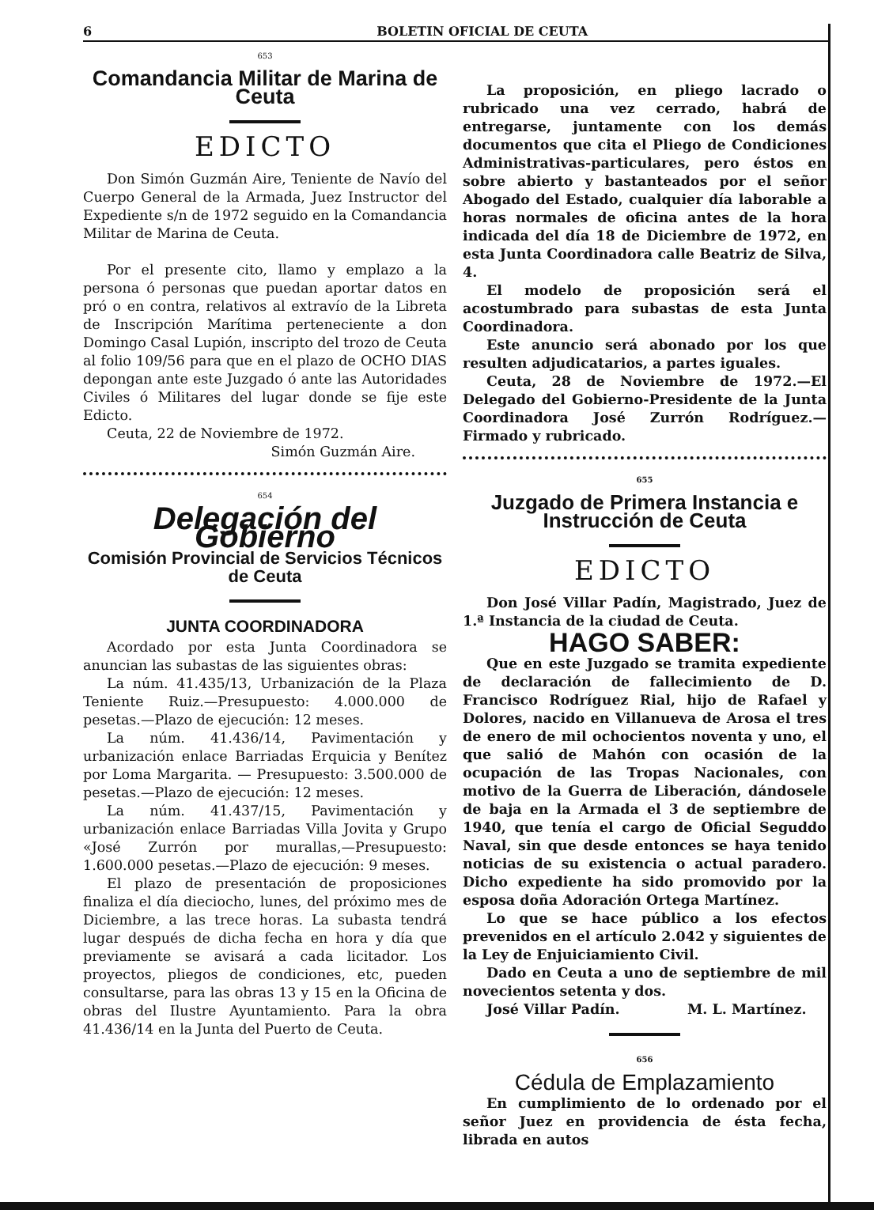6 BOLETIN OFICIAL DE CEUTA
653
Comandancia Militar de Marina de Ceuta
EDICTO
Don Simón Guzmán Aire, Teniente de Navío del Cuerpo General de la Armada, Juez Instructor del Expediente s/n de 1972 seguido en la Comandancia Militar de Marina de Ceuta.
Por el presente cito, llamo y emplazo a la persona ó personas que puedan aportar datos en pró o en contra, relativos al extravío de la Libreta de Inscripción Marítima perteneciente a don Domingo Casal Lupión, inscripto del trozo de Ceuta al folio 109/56 para que en el plazo de OCHO DIAS depongan ante este Juzgado ó ante las Autoridades Civiles ó Militares del lugar donde se fije este Edicto.
Ceuta, 22 de Noviembre de 1972.
Simón Guzmán Aire.
654
Delegación del Gobierno
Comisión Provincial de Servicios Técnicos de Ceuta
JUNTA COORDINADORA
Acordado por esta Junta Coordinadora se anuncian las subastas de las siguientes obras:
La núm. 41.435/13, Urbanización de la Plaza Teniente Ruiz.—Presupuesto: 4.000.000 de pesetas.—Plazo de ejecución: 12 meses.
La núm. 41.436/14, Pavimentación y urbanización enlace Barriadas Erquicia y Benítez por Loma Margarita. — Presupuesto: 3.500.000 de pesetas.—Plazo de ejecución: 12 meses.
La núm. 41.437/15, Pavimentación y urbanización enlace Barriadas Villa Jovita y Grupo «José Zurrón por murallas,—Presupuesto: 1.600.000 pesetas.—Plazo de ejecución: 9 meses.
El plazo de presentación de proposiciones finaliza el día dieciocho, lunes, del próximo mes de Diciembre, a las trece horas. La subasta tendrá lugar después de dicha fecha en hora y día que previamente se avisará a cada licitador. Los proyectos, pliegos de condiciones, etc, pueden consultarse, para las obras 13 y 15 en la Oficina de obras del Ilustre Ayuntamiento. Para la obra 41.436/14 en la Junta del Puerto de Ceuta.
La proposición, en pliego lacrado o rubricado una vez cerrado, habrá de entregarse, juntamente con los demás documentos que cita el Pliego de Condiciones Administrativas-particulares, pero éstos en sobre abierto y bastanteados por el señor Abogado del Estado, cualquier día laborable a horas normales de oficina antes de la hora indicada del día 18 de Diciembre de 1972, en esta Junta Coordinadora calle Beatriz de Silva, 4.
El modelo de proposición será el acostumbrado para subastas de esta Junta Coordinadora.
Este anuncio será abonado por los que resulten adjudicatarios, a partes iguales.
Ceuta, 28 de Noviembre de 1972.—El Delegado del Gobierno-Presidente de la Junta Coordinadora José Zurrón Rodríguez.—Firmado y rubricado.
655
Juzgado de Primera Instancia e Instrucción de Ceuta
EDICTO
Don José Villar Padín, Magistrado, Juez de 1.ª Instancia de la ciudad de Ceuta.
HAGO SABER:
Que en este Juzgado se tramita expediente de declaración de fallecimiento de D. Francisco Rodríguez Rial, hijo de Rafael y Dolores, nacido en Villanueva de Arosa el tres de enero de mil ochocientos noventa y uno, el que salió de Mahón con ocasión de la ocupación de las Tropas Nacionales, con motivo de la Guerra de Liberación, dándosele de baja en la Armada el 3 de septiembre de 1940, que tenía el cargo de Oficial Seguddo Naval, sin que desde entonces se haya tenido noticias de su existencia o actual paradero. Dicho expediente ha sido promovido por la esposa doña Adoración Ortega Martínez.
Lo que se hace público a los efectos prevenidos en el artículo 2.042 y siguientes de la Ley de Enjuiciamiento Civil.
Dado en Ceuta a uno de septiembre de mil novecientos setenta y dos.
José Villar Padín. M. L. Martínez.
656
Cédula de Emplazamiento
En cumplimiento de lo ordenado por el señor Juez en providencia de ésta fecha, librada en autos